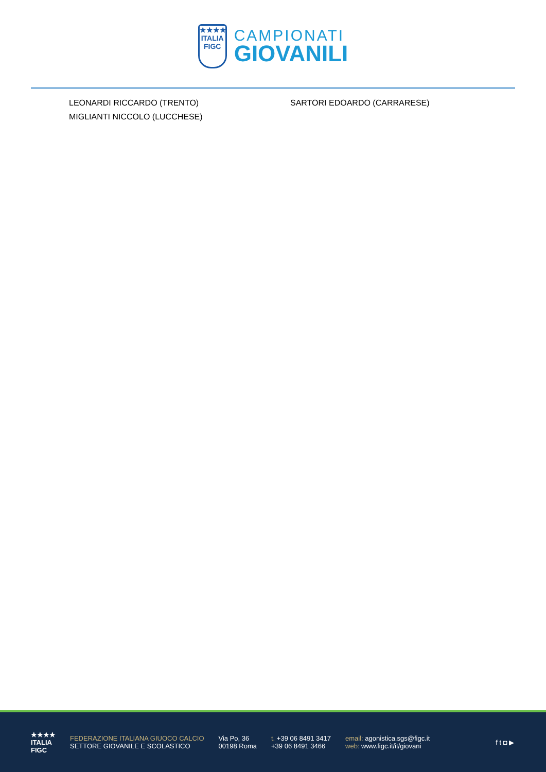★★★★
ITALIA
FIGC
CAMPIONATI
GIOVANILI
LEONARDI RICCARDO (TRENTO)
MIGLIANTI NICCOLO (LUCCHESE)
SARTORI EDOARDO (CARRARESE)
★★★★
ITALIA
FIGC
FEDERAZIONE ITALIANA GIUOCO CALCIO
SETTORE GIOVANILE E SCOLASTICO
Via Po, 36
00198 Roma
t. +39 06 8491 3417
+39 06 8491 3466
email: agonistica.sgs@figc.it
web: www.figc.it/it/giovani
f t ◘ ▶